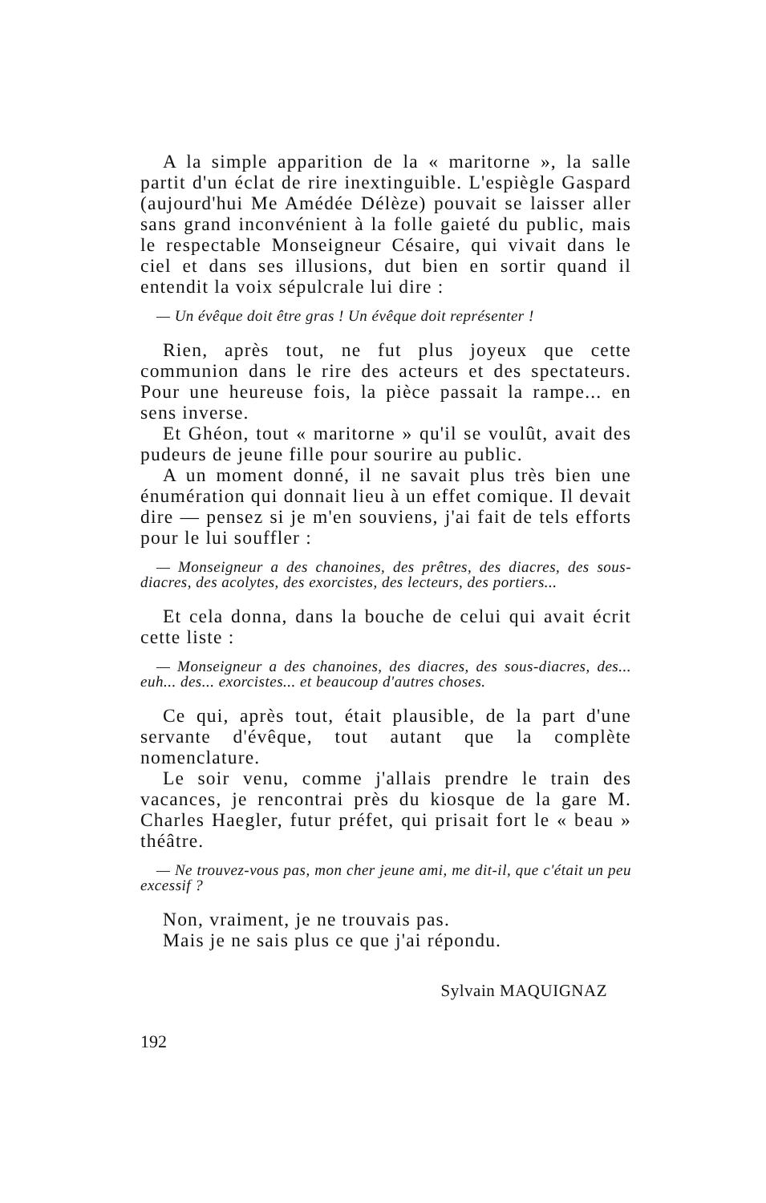A la simple apparition de la « maritorne », la salle partit d'un éclat de rire inextinguible. L'espiègle Gaspard (aujourd'hui Me Amédée Délèze) pouvait se laisser aller sans grand inconvénient à la folle gaieté du public, mais le respectable Monseigneur Césaire, qui vivait dans le ciel et dans ses illusions, dut bien en sortir quand il entendit la voix sépulcrale lui dire :
— Un évêque doit être gras ! Un évêque doit représenter !
Rien, après tout, ne fut plus joyeux que cette communion dans le rire des acteurs et des spectateurs. Pour une heureuse fois, la pièce passait la rampe... en sens inverse.
Et Ghéon, tout « maritorne » qu'il se voulût, avait des pudeurs de jeune fille pour sourire au public.
A un moment donné, il ne savait plus très bien une énumération qui donnait lieu à un effet comique. Il devait dire — pensez si je m'en souviens, j'ai fait de tels efforts pour le lui souffler :
— Monseigneur a des chanoines, des prêtres, des diacres, des sous-diacres, des acolytes, des exorcistes, des lecteurs, des portiers...
Et cela donna, dans la bouche de celui qui avait écrit cette liste :
— Monseigneur a des chanoines, des diacres, des sous-diacres, des... euh... des... exorcistes... et beaucoup d'autres choses.
Ce qui, après tout, était plausible, de la part d'une servante d'évêque, tout autant que la complète nomenclature.
Le soir venu, comme j'allais prendre le train des vacances, je rencontrai près du kiosque de la gare M. Charles Haegler, futur préfet, qui prisait fort le « beau » théâtre.
— Ne trouvez-vous pas, mon cher jeune ami, me dit-il, que c'était un peu excessif ?
Non, vraiment, je ne trouvais pas.
Mais je ne sais plus ce que j'ai répondu.
Sylvain MAQUIGNAZ
192